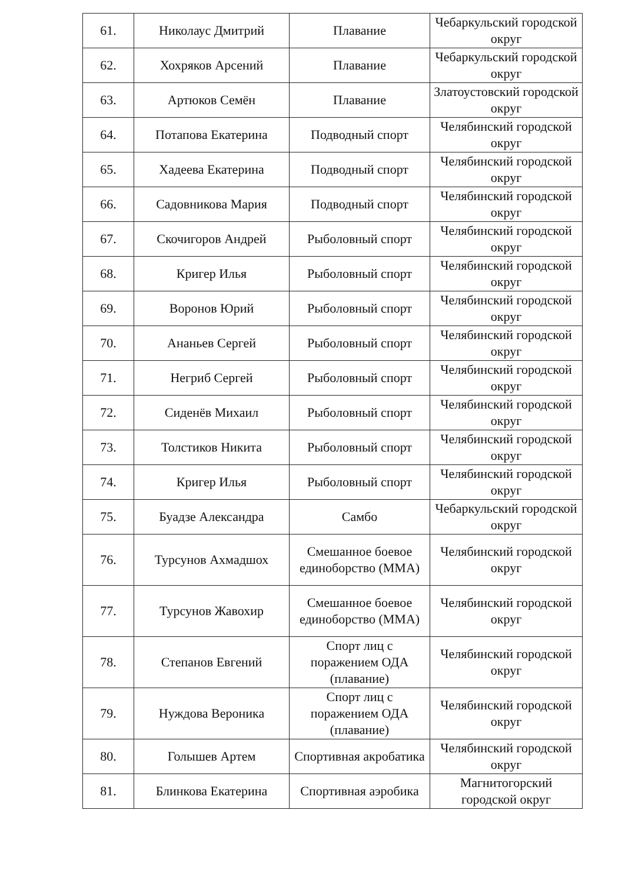| 61. | Николаус Дмитрий | Плавание | Чебаркульский городской округ |
| 62. | Хохряков Арсений | Плавание | Чебаркульский городской округ |
| 63. | Артюков Семён | Плавание | Златоустовский городской округ |
| 64. | Потапова Екатерина | Подводный спорт | Челябинский городской округ |
| 65. | Хадеева Екатерина | Подводный спорт | Челябинский городской округ |
| 66. | Садовникова Мария | Подводный спорт | Челябинский городской округ |
| 67. | Скочигоров Андрей | Рыболовный спорт | Челябинский городской округ |
| 68. | Кригер Илья | Рыболовный спорт | Челябинский городской округ |
| 69. | Воронов Юрий | Рыболовный спорт | Челябинский городской округ |
| 70. | Ананьев Сергей | Рыболовный спорт | Челябинский городской округ |
| 71. | Негриб Сергей | Рыболовный спорт | Челябинский городской округ |
| 72. | Сиденёв Михаил | Рыболовный спорт | Челябинский городской округ |
| 73. | Толстиков Никита | Рыболовный спорт | Челябинский городской округ |
| 74. | Кригер Илья | Рыболовный спорт | Челябинский городской округ |
| 75. | Буадзе Александра | Самбо | Чебаркульский городской округ |
| 76. | Турсунов Ахмадшох | Смешанное боевое единоборство (ММА) | Челябинский городской округ |
| 77. | Турсунов Жавохир | Смешанное боевое единоборство (ММА) | Челябинский городской округ |
| 78. | Степанов Евгений | Спорт лиц с поражением ОДА (плавание) | Челябинский городской округ |
| 79. | Нуждова Вероника | Спорт лиц с поражением ОДА (плавание) | Челябинский городской округ |
| 80. | Голышев Артем | Спортивная акробатика | Челябинский городской округ |
| 81. | Блинкова Екатерина | Спортивная аэробика | Магнитогорский городской округ |